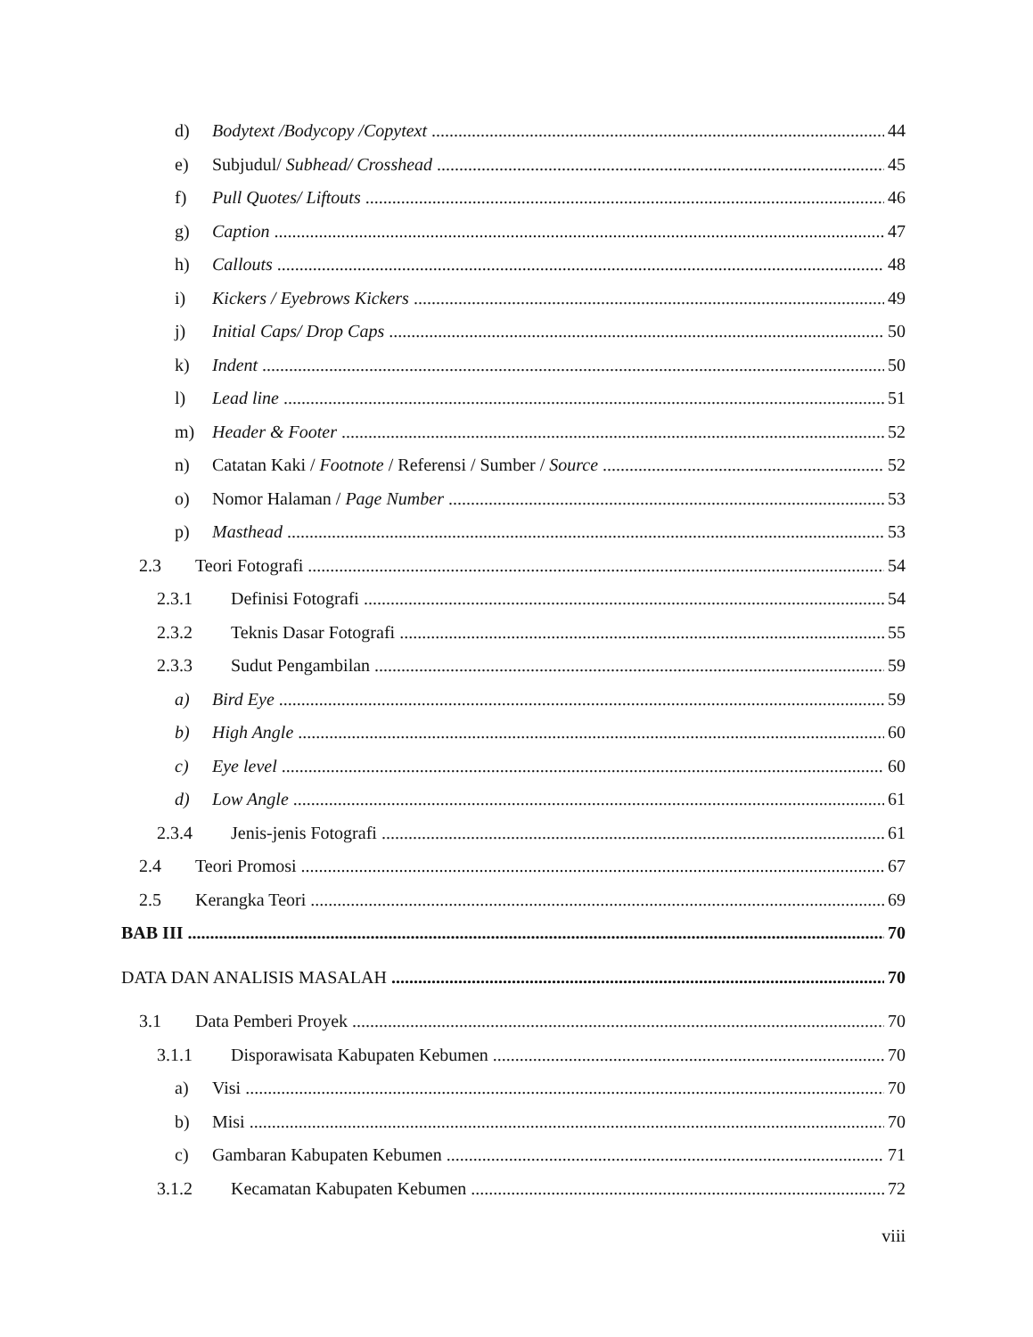d) Bodytext /Bodycopy /Copytext 44
e) Subjudul/ Subhead/ Crosshead 45
f) Pull Quotes/ Liftouts 46
g) Caption 47
h) Callouts 48
i) Kickers / Eyebrows Kickers 49
j) Initial Caps/ Drop Caps 50
k) Indent 50
l) Lead line 51
m) Header & Footer 52
n) Catatan Kaki / Footnote / Referensi / Sumber / Source 52
o) Nomor Halaman / Page Number 53
p) Masthead 53
2.3 Teori Fotografi 54
2.3.1 Definisi Fotografi 54
2.3.2 Teknis Dasar Fotografi 55
2.3.3 Sudut Pengambilan 59
a) Bird Eye 59
b) High Angle 60
c) Eye level 60
d) Low Angle 61
2.3.4 Jenis-jenis Fotografi 61
2.4 Teori Promosi 67
2.5 Kerangka Teori 69
BAB III 70
DATA DAN ANALISIS MASALAH 70
3.1 Data Pemberi Proyek 70
3.1.1 Disporawisata Kabupaten Kebumen 70
a) Visi 70
b) Misi 70
c) Gambaran Kabupaten Kebumen 71
3.1.2 Kecamatan Kabupaten Kebumen 72
viii